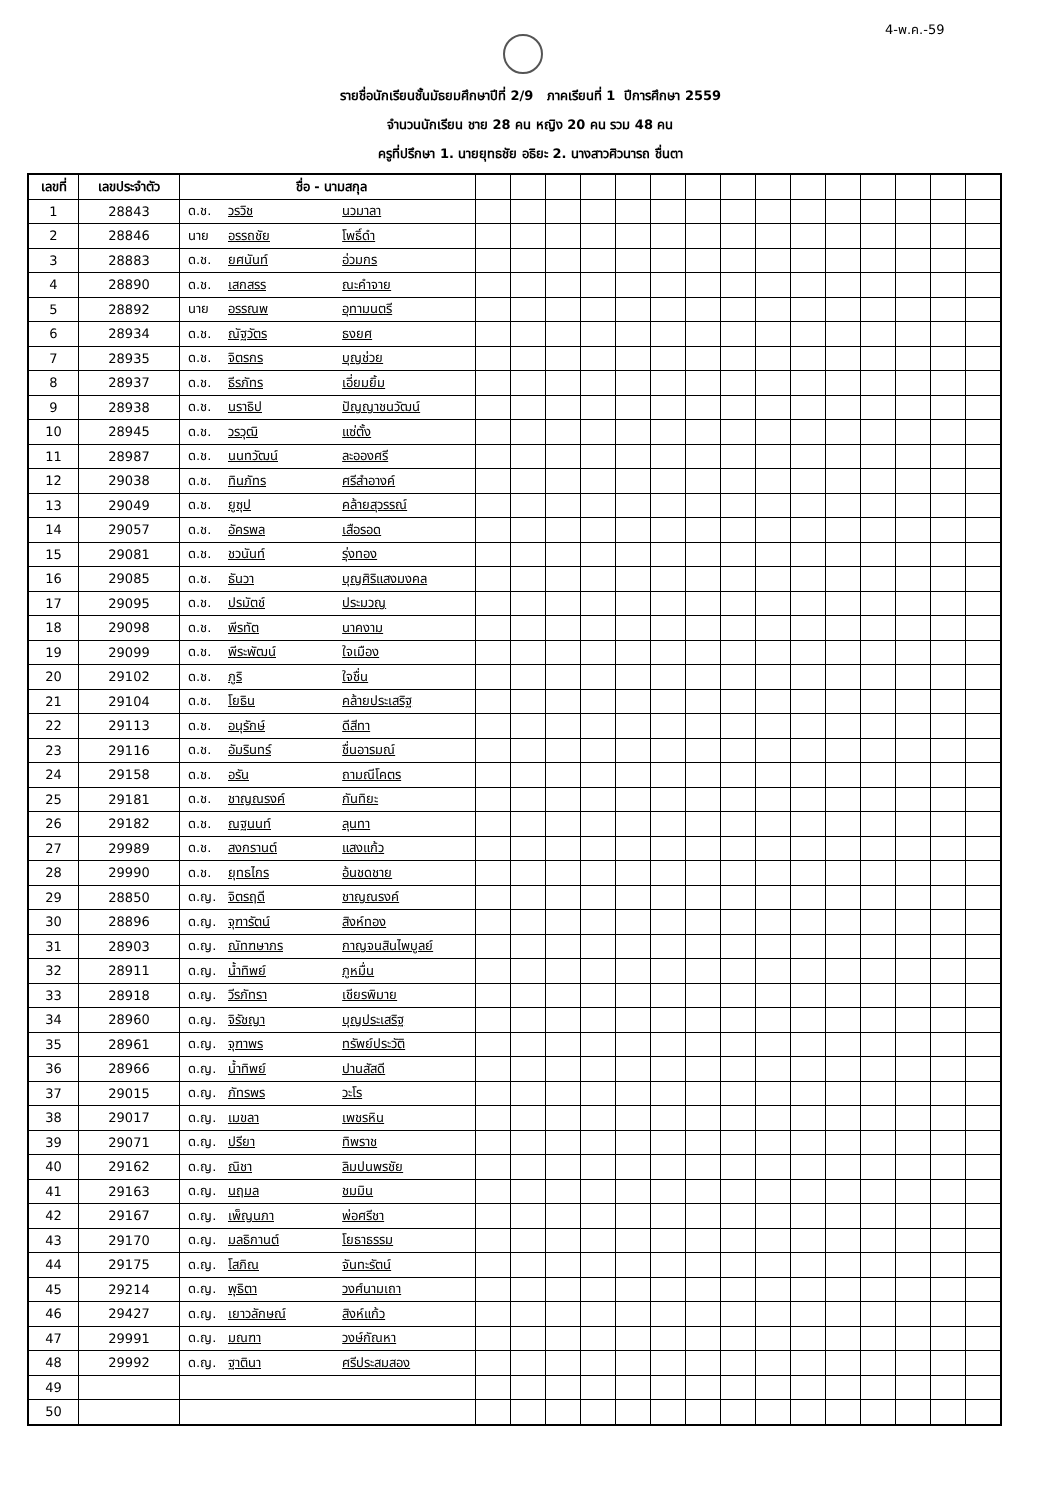4-พ.ค.-59
รายชื่อนักเรียนชั้นมัธยมศึกษาปีที่ 2/9 ภาคเรียนที่ 1 ปีการศึกษา 2559
จำนวนนักเรียน ชาย 28 คน หญิง 20 คน รวม 48 คน
ครูที่ปรึกษา 1. นายยุทธชัย อธิยะ 2. นางสาวศิวนารถ ชื่นตา
| เลขที่ | เลขประจำตัว | ชื่อ - นามสกุล | | | | | | | | | | | | | | | |
| --- | --- | --- | --- | --- | --- | --- | --- | --- | --- | --- | --- | --- | --- | --- | --- | --- | --- |
| 1 | 28843 | ด.ช. วรวิช นวมาลา | | | | | | | | | | | | | | | |
| 2 | 28846 | นาย อรรถชัย โพธิ์ดำ | | | | | | | | | | | | | | | |
| 3 | 28883 | ด.ช. ยศนันท์ อ่วมกร | | | | | | | | | | | | | | | |
| 4 | 28890 | ด.ช. เสกสรร ณะคำจาย | | | | | | | | | | | | | | | |
| 5 | 28892 | นาย อรรณพ อุทามนตรี | | | | | | | | | | | | | | | |
| 6 | 28934 | ด.ช. ณัฐวัตร ธงยศ | | | | | | | | | | | | | | | |
| 7 | 28935 | ด.ช. จิตรกร บุญช่วย | | | | | | | | | | | | | | | |
| 8 | 28937 | ด.ช. ธีรภัทร เอี่ยมยิ้ม | | | | | | | | | | | | | | | |
| 9 | 28938 | ด.ช. นราธิป ปัญญาชนวัฒน์ | | | | | | | | | | | | | | | |
| 10 | 28945 | ด.ช. วรวุฒิ แซ่ตั้ง | | | | | | | | | | | | | | | |
| 11 | 28987 | ด.ช. นนทวัฒน์ ละอองศรี | | | | | | | | | | | | | | | |
| 12 | 29038 | ด.ช. ทินภัทร ศรีสำอางค์ | | | | | | | | | | | | | | | |
| 13 | 29049 | ด.ช. ยูซุป คล้ายสุวรรณ์ | | | | | | | | | | | | | | | |
| 14 | 29057 | ด.ช. อัครพล เสือรอด | | | | | | | | | | | | | | | |
| 15 | 29081 | ด.ช. ชวนันท์ รุ่งทอง | | | | | | | | | | | | | | | |
| 16 | 29085 | ด.ช. ธันวา บุญศิริแสงมงคล | | | | | | | | | | | | | | | |
| 17 | 29095 | ด.ช. ปรมัตช์ ประมวญ | | | | | | | | | | | | | | | |
| 18 | 29098 | ด.ช. พีรทัต นาคงาม | | | | | | | | | | | | | | | |
| 19 | 29099 | ด.ช. พีระพัฒน์ ใจเมือง | | | | | | | | | | | | | | | |
| 20 | 29102 | ด.ช. ภูริ ใจชื่น | | | | | | | | | | | | | | | |
| 21 | 29104 | ด.ช. โยธิน คล้ายประเสริฐ | | | | | | | | | | | | | | | |
| 22 | 29113 | ด.ช. อนุรักษ์ ดีสีทา | | | | | | | | | | | | | | | |
| 23 | 29116 | ด.ช. อัมรินทร์ ชื่นอารมณ์ | | | | | | | | | | | | | | | |
| 24 | 29158 | ด.ช. อรัน ถามณีโคตร | | | | | | | | | | | | | | | |
| 25 | 29181 | ด.ช. ชาญณรงค์ กันทิยะ | | | | | | | | | | | | | | | |
| 26 | 29182 | ด.ช. ณฐนนท์ ลุนทา | | | | | | | | | | | | | | | |
| 27 | 29989 | ด.ช. สงกรานต์ แสงแก้ว | | | | | | | | | | | | | | | |
| 28 | 29990 | ด.ช. ยุทธไกร อ้นชดชาย | | | | | | | | | | | | | | | |
| 29 | 28850 | ด.ญ. จิตรฤดี ชาญณรงค์ | | | | | | | | | | | | | | | |
| 30 | 28896 | ด.ญ. จุฑารัตน์ สิงห์ทอง | | | | | | | | | | | | | | | |
| 31 | 28903 | ด.ญ. ณัทฑษาภร กาญจนสินไพบูลย์ | | | | | | | | | | | | | | | |
| 32 | 28911 | ด.ญ. น้ำทิพย์ ภูหมื่น | | | | | | | | | | | | | | | |
| 33 | 28918 | ด.ญ. วีรภัทรา เชียรพิมาย | | | | | | | | | | | | | | | |
| 34 | 28960 | ด.ญ. จิรัชญา บุญประเสริฐ | | | | | | | | | | | | | | | |
| 35 | 28961 | ด.ญ. จุฑาพร ทรัพย์ประวัติ | | | | | | | | | | | | | | | |
| 36 | 28966 | ด.ญ. น้ำทิพย์ ปานสัสดี | | | | | | | | | | | | | | | |
| 37 | 29015 | ด.ญ. ภัทรพร วะโร | | | | | | | | | | | | | | | |
| 38 | 29017 | ด.ญ. เมขลา เพชรหิน | | | | | | | | | | | | | | | |
| 39 | 29071 | ด.ญ. ปรียา ทิพราช | | | | | | | | | | | | | | | |
| 40 | 29162 | ด.ญ. ณิชา ลิมปนพรชัย | | | | | | | | | | | | | | | |
| 41 | 29163 | ด.ญ. นฤมล ชมมิน | | | | | | | | | | | | | | | |
| 42 | 29167 | ด.ญ. เพ็ญนภา พ่อศรีชา | | | | | | | | | | | | | | | |
| 43 | 29170 | ด.ญ. มลธิกานต์ โยธาธรรม | | | | | | | | | | | | | | | |
| 44 | 29175 | ด.ญ. โสภิณ จันทะรัตน์ | | | | | | | | | | | | | | | |
| 45 | 29214 | ด.ญ. พุธิตา วงศ์นามเถา | | | | | | | | | | | | | | | |
| 46 | 29427 | ด.ญ. เยาวลักษณ์ สิงห์แก้ว | | | | | | | | | | | | | | | |
| 47 | 29991 | ด.ญ. มณฑา วงษ์กัณหา | | | | | | | | | | | | | | | |
| 48 | 29992 | ด.ญ. ฐาตินา ศรีประสมสอง | | | | | | | | | | | | | | | |
| 49 | | | | | | | | | | | | | | | | | |
| 50 | | | | | | | | | | | | | | | | | |